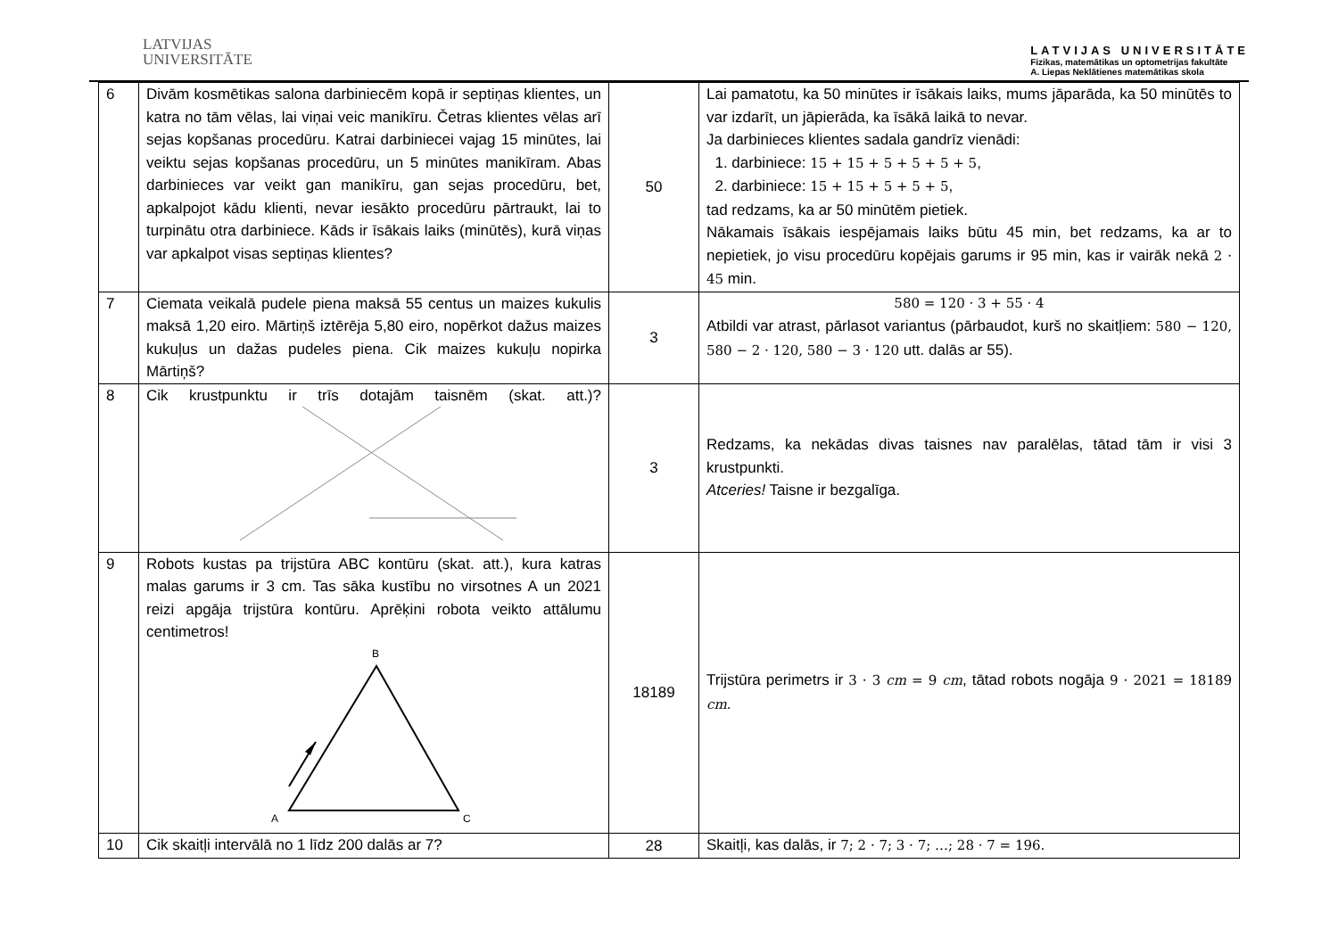LATVIJAS
UNIVERSITĀTE
LATVIJAS UNIVERSITĀTE
Fizikas, matemātikas un optometrijas fakultāte
A. Liepas Neklātienes matemātikas skola
| 6 | Divām kosmētikas salona darbiniecēm kopā ir septiņas klientes, un katra no tām vēlas, lai viņai veic manikīru. Četras klientes vēlas arī sejas kopšanas procedūru. Katrai darbiniecei vajag 15 minūtes, lai veiktu sejas kopšanas procedūru, un 5 minūtes manikīram. Abas darbinieces var veikt gan manikīru, gan sejas procedūru, bet, apkalpojot kādu klienti, nevar iesākto procedūru pārtraukt, lai to turpinātu otra darbiniece. Kāds ir īsākais laiks (minūtēs), kurā viņas var apkalpot visas septiņas klientes? | 50 | Lai pamatotu, ka 50 minūtes ir īsākais laiks, mums jāparāda, ka 50 minūtēs to var izdarīt, un jāpierāda, ka īsākā laikā to nevar. Ja darbinieces klientes sadala gandrīz vienādi: 1. darbiniece: 15 + 15 + 5 + 5 + 5 + 5 , 2. darbiniece: 15 + 15 + 5 + 5 + 5 , tad redzams, ka ar 50 minūtēm pietiek. Nākamais īsākais iespējamais laiks būtu 45 min, bet redzams, ka ar to nepietiek, jo visu procedūru kopējais garums ir 95 min, kas ir vairāk nekā 2 · 45 min. |
| 7 | Ciemata veikalā pudele piena maksā 55 centus un maizes kukulis maksā 1,20 eiro. Mārtiņš iztērēja 5,80 eiro, nopērkot dažus maizes kukuļus un dažas pudeles piena. Cik maizes kukuļu nopirka Mārtiņš? | 3 | 580 = 120 · 3 + 55 · 4 Atbildi var atrast, pārlasot variantus (pārbaudot, kurš no skaitļiem: 580 − 120, 580 − 2 · 120, 580 − 3 · 120 utt. dalās ar 55). |
| 8 | Cik krustpunktu ir trīs dotajām taisnēm (skat. att.)? | 3 | Redzams, ka nekādas divas taisnes nav paralēlas, tātad tām ir visi 3 krustpunkti. Atceries! Taisne ir bezgalīga. |
| 9 | Robots kustas pa trijstūra ABC kontūru (skat. att.), kura katras malas garums ir 3 cm. Tas sāka kustību no virsotnes A un 2021 reizi apgāja trijstūra kontūru. Aprēķini robota veikto attālumu centimetros! B A C | 18189 | Trijstūra perimetrs ir 3 · 3 cm = 9 cm , tātad robots nogāja 9 · 2021 = 18189 cm . |
| 10 | Cik skaitļi intervālā no 1 līdz 200 dalās ar 7? | 28 | Skaitļi, kas dalās, ir 7; 2 · 7; 3 · 7; …; 28 · 7 = 196 . |